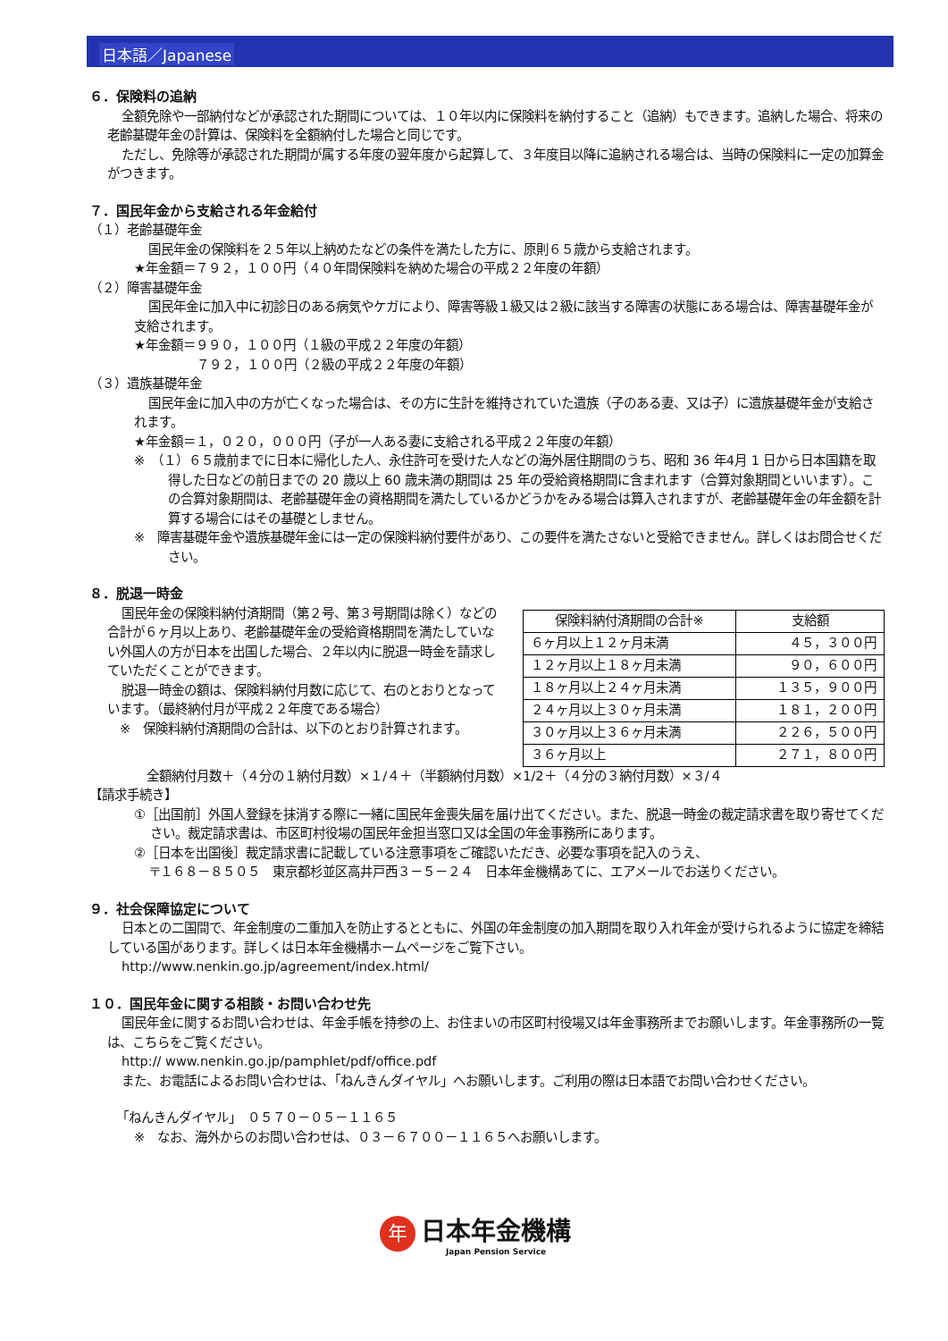日本語／Japanese
６．保険料の追納
全額免除や一部納付などが承認された期間については、１０年以内に保険料を納付すること（追納）もできます。追納した場合、将来の老齢基礎年金の計算は、保険料を全額納付した場合と同じです。
ただし、免除等が承認された期間が属する年度の翌年度から起算して、３年度目以降に追納される場合は、当時の保険料に一定の加算金がつきます。
７．国民年金から支給される年金給付
（１）老齢基礎年金
国民年金の保険料を２５年以上納めたなどの条件を満たした方に、原則６５歳から支給されます。
★年金額＝７９２，１００円（４０年間保険料を納めた場合の平成２２年度の年額）
（２）障害基礎年金
国民年金に加入中に初診日のある病気やケガにより、障害等級１級又は２級に該当する障害の状態にある場合は、障害基礎年金が支給されます。
★年金額＝９９０，１００円（１級の平成２２年度の年額）
　　　　　７９２，１００円（２級の平成２２年度の年額）
（３）遺族基礎年金
国民年金に加入中の方が亡くなった場合は、その方に生計を維持されていた遺族（子のある妻、又は子）に遺族基礎年金が支給されます。
★年金額＝１，０２０，０００円（子が一人ある妻に支給される平成２２年度の年額）
※　（１）６５歳前までに日本に帰化した人、永住許可を受けた人などの海外居住期間のうち、昭和 36 年4月 1 日から日本国籍を取得した日などの前日までの 20 歳以上 60 歳未満の期間は 25 年の受給資格期間に含まれます（合算対象期間といいます）。この合算対象期間は、老齢基礎年金の資格期間を満たしているかどうかをみる場合は算入されますが、老齢基礎年金の年金額を計算する場合にはその基礎としません。
※　障害基礎年金や遺族基礎年金には一定の保険料納付要件があり、この要件を満たさないと受給できません。詳しくはお問合せください。
８．脱退一時金
| 保険料納付済期間の合計※ | 支給額 |
| --- | --- |
| ６ヶ月以上１２ヶ月未満 | ４５，３００円 |
| １２ヶ月以上１８ヶ月未満 | ９０，６００円 |
| １８ヶ月以上２４ヶ月未満 | １３５，９００円 |
| ２４ヶ月以上３０ヶ月未満 | １８１，２００円 |
| ３０ヶ月以上３６ヶ月未満 | ２２６，５００円 |
| ３６ヶ月以上 | ２７１，８００円 |
国民年金の保険料納付済期間（第２号、第３号期間は除く）などの合計が６ヶ月以上あり、老齢基礎年金の受給資格期間を満たしていない外国人の方が日本を出国した場合、２年以内に脱退一時金を請求していただくことができます。
脱退一時金の額は、保険料納付月数に応じて、右のとおりとなっています。（最終納付月が平成２２年度である場合）
※　保険料納付済期間の合計は、以下のとおり計算されます。
全額納付月数＋（４分の１納付月数）×１/４＋（半額納付月数）×1/2＋（４分の３納付月数）×３/４
【請求手続き】
①［出国前］外国人登録を抹消する際に一緒に国民年金喪失届を届け出てください。また、脱退一時金の裁定請求書を取り寄せてください。裁定請求書は、市区町村役場の国民年金担当窓口又は全国の年金事務所にあります。
②［日本を出国後］裁定請求書に記載している注意事項をご確認いただき、必要な事項を記入のうえ、
〒１６８－８５０５　東京都杉並区高井戸西３－５－２４　日本年金機構あてに、エアメールでお送りください。
９．社会保障協定について
日本との二国間で、年金制度の二重加入を防止するとともに、外国の年金制度の加入期間を取り入れ年金が受けられるように協定を締結している国があります。詳しくは日本年金機構ホームページをご覧下さい。
http://www.nenkin.go.jp/agreement/index.html/
１０．国民年金に関する相談・お問い合わせ先
国民年金に関するお問い合わせは、年金手帳を持参の上、お住まいの市区町村役場又は年金事務所までお願いします。年金事務所の一覧は、こちらをご覧ください。
http:// www.nenkin.go.jp/pamphlet/pdf/office.pdf
また、お電話によるお問い合わせは、「ねんきんダイヤル」へお願いします。ご利用の際は日本語でお問い合わせください。
「ねんきんダイヤル」　０５７０－０５－１１６５
※　なお、海外からのお問い合わせは、０３－６７００－１１６５へお願いします。
年
日本年金機構
Japan Pension Service